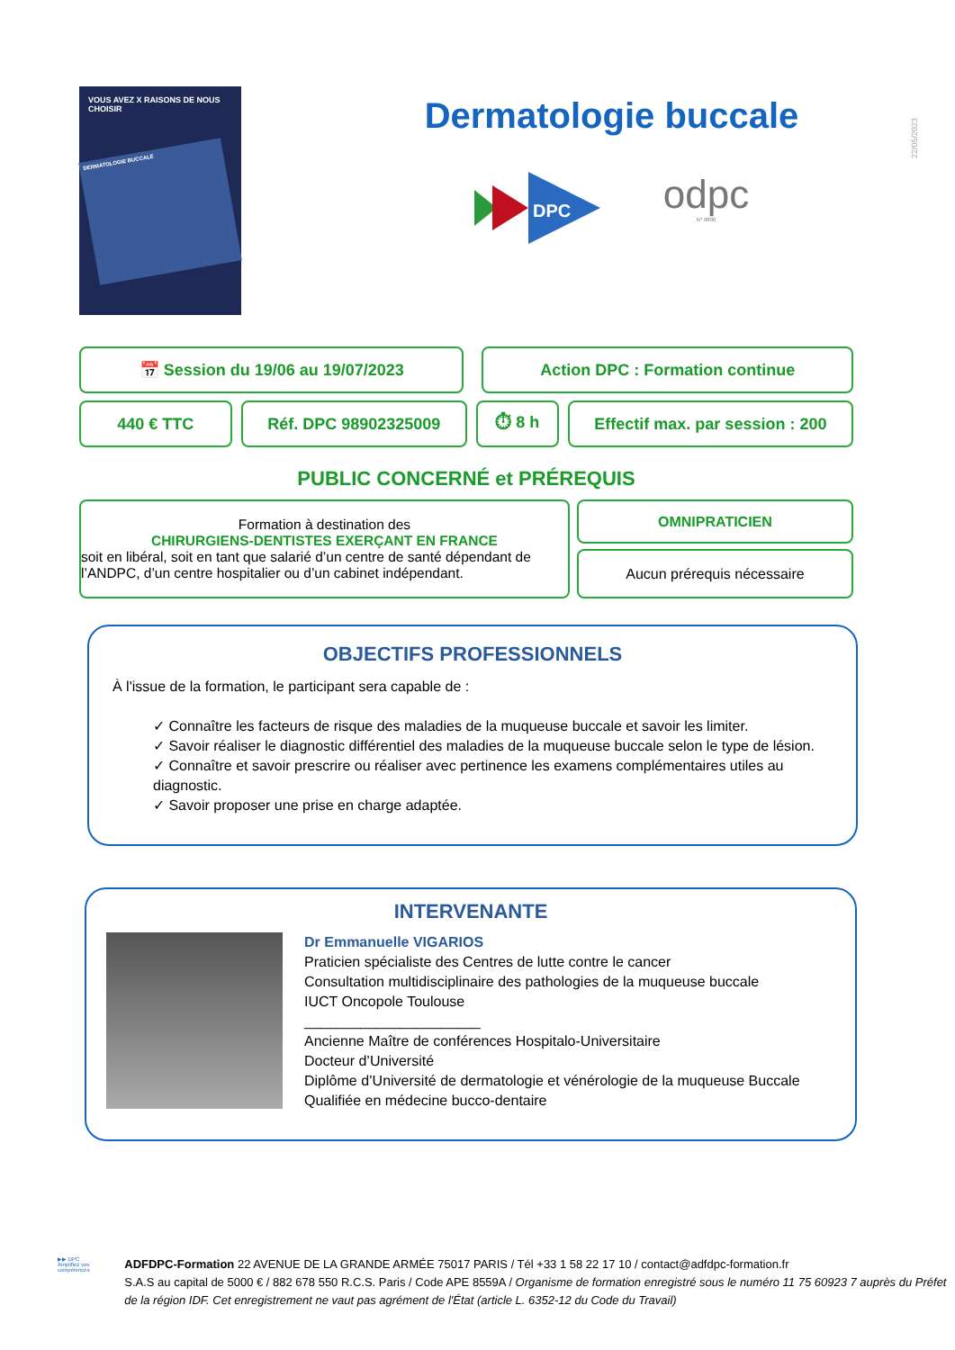VOUS AVEZ X RAISONS DE NOUS CHOISIR
DERMATOLOGIE BUCCALE
Dermatologie buccale
DPC
odpc
N° 9890
22/05/2023
📅 Session du 19/06 au 19/07/2023 Action DPC : Formation continue
440 € TTC Réf. DPC 98902325009 ⏱ 8 h Effectif max. par session : 200
PUBLIC CONCERNÉ et PRÉREQUIS
Formation à destination des
CHIRURGIENS-DENTISTES EXERÇANT EN FRANCE
soit en libéral, soit en tant que salarié d’un centre de santé dépendant de l’ANDPC, d’un centre hospitalier ou d’un cabinet indépendant.
OMNIPRATICIEN
Aucun prérequis nécessaire
OBJECTIFS PROFESSIONNELS
À l'issue de la formation, le participant sera capable de :
✓ Connaître les facteurs de risque des maladies de la muqueuse buccale et savoir les limiter.
✓ Savoir réaliser le diagnostic différentiel des maladies de la muqueuse buccale selon le type de lésion.
✓ Connaître et savoir prescrire ou réaliser avec pertinence les examens complémentaires utiles au diagnostic.
✓ Savoir proposer une prise en charge adaptée.
INTERVENANTE
Dr Emmanuelle VIGARIOS
Praticien spécialiste des Centres de lutte contre le cancer
Consultation multidisciplinaire des pathologies de la muqueuse buccale
IUCT Oncopole Toulouse
______________________
Ancienne Maître de conférences Hospitalo-Universitaire
Docteur d’Université
Diplôme d’Université de dermatologie et vénérologie de la muqueuse Buccale
Qualifiée en médecine bucco-dentaire
▶▶ DPC
Amplifiez vos compétences
ADFDPC-Formation 22 AVENUE DE LA GRANDE ARMÉE 75017 PARIS / Tél +33 1 58 22 17 10 / contact@adfdpc-formation.fr
S.A.S au capital de 5000 € / 882 678 550 R.C.S. Paris / Code APE 8559A / Organisme de formation enregistré sous le numéro 11 75 60923 7 auprès du Préfet de la région IDF. Cet enregistrement ne vaut pas agrément de l'État (article L. 6352-12 du Code du Travail)